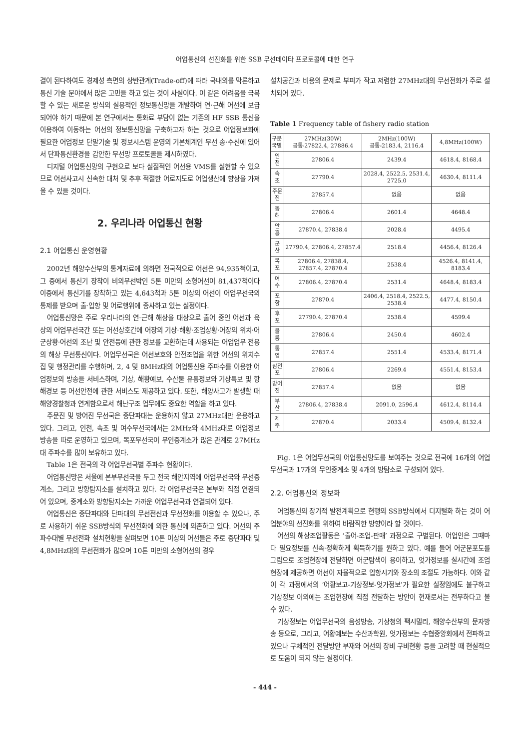어업통신의 선진화를 위한 SSB 무선데이타 프로토콜에 대한 연구
결이 된다하여도 경제성 측면의 상반관계(Trade-off)에 따라 국내외를 막론하고 통신 기술 분야에서 많은 고민을 하고 있는 것이 사실이다. 이 같은 어려움을 극복할 수 있는 새로운 방식의 실용적인 정보통신망을 개발하여 연·근해 어선에 보급되어야 하기 때문에 본 연구에서는 통화료 부담이 없는 기존의 HF SSB 통신을 이용하여 이동하는 어선의 정보통신망을 구축하고자 하는 것으로 어업정보화에 필요한 어업정보 단말기술 및 정보시스템 운영의 기본체계인 무선 송·수신에 있어서 단파통신환경을 감안한 무선망 프로토콜을 제시하였다.
디지털 어업통신망의 구현으로 보다 실질적인 어선용 VMS를 실현할 수 있으므로 어선사고시 신속한 대처 및 추후 적절한 어로지도로 어업생산에 향상을 가져 올 수 있을 것이다.
2. 우리나라 어업통신 현황
2.1 어업통신 운영현황
2002년 해양수산부의 통계자료에 의하면 전국적으로 어선은 94,935척이고, 그 중에서 통신기 장착이 비의무선박인 5톤 미만의 소형어선이 81,437척이다 이중에서 통신기를 장착하고 있는 4,643척과 5톤 이상의 어선이 어업무선국의 통제를 받으며 출·입항 및 어로행위에 종사하고 있는 실정이다.
어업통신망은 주로 우리나라의 연·근해 해상을 대상으로 출어 중인 어선과 육상의 어업무선국간 또는 어선상호간에 어장의 기상·해황·조업상황·어장의 위치·어군상황·어선의 조난 및 안전등에 관한 정보를 교환하는데 사용되는 어업업무 전용의 해상 무선통신이다. 어업무선국은 어선보호와 안전조업을 위한 어선의 위치수집 및 행정관리를 수행하며, 2, 4 및 8MHz대의 어업통신용 주파수를 이용한 어업정보의 방송을 서비스하며, 기상, 해황예보, 수산물 유통정보와 기상특보 및 항해경보 등 어선안전에 관한 서비스도 제공하고 있다. 또한, 해양사고가 발생할 때 해양경찰청과 연계함으로서 해난구조 업무에도 중요한 역할을 하고 있다.
주문진 및 방어진 무선국은 중단파대는 운용하지 않고 27MHz대만 운용하고 있다. 그리고, 인천, 속초 및 여수무선국에서는 2MHz와 4MHz대로 어업정보방송을 따로 운영하고 있으며, 목포무선국이 무인중계소가 많은 관계로 27MHz대 주파수를 많이 보유하고 있다.
Table 1은 전국의 각 어업무선국별 주파수 현황이다.
어업통신망은 서울에 본부무선국을 두고 전국 해안지역에 어업무선국와 무선중계소, 그리고 방향탐지소를 설치하고 있다. 각 어업무선국은 본부와 직접 연결되어 있으며, 중계소와 방향탐지소는 가까운 어업무선국과 연결되어 있다.
어업통신은 중단파대와 단파대의 무선전신과 무선전화를 이용할 수 있으나, 주로 사용하기 쉬운 SSB방식의 무선전화에 의한 통신에 의존하고 있다. 어선의 주파수대별 무선전화 설치현황을 살펴보면 10톤 이상의 어선들은 주로 중단파대 및 4,8MHz대의 무선전화가 많으며 10톤 미만의 소형어선의 경우
설치공간과 비용의 문제로 부피가 작고 저렴한 27MHz대의 무선전화가 주로 설치되어 있다.
Table 1 Frequency table of fishery radio station
| 구분 국별 | 27MHz(30W) 공통-27822.4, 27886.4 | 2MHz(100W) 공통-2183.4, 2116.4 | 4,8MHz(100W) |
| --- | --- | --- | --- |
| 인 천 | 27806.4 | 2439.4 | 4618.4, 8168.4 |
| 속 초 | 27790.4 | 2028.4, 2522.5, 2531.4, 2725.0 | 4630.4, 8111.4 |
| 주문진 | 27857.4 | 없음 | 없음 |
| 동 해 | 27806.4 | 2601.4 | 4648.4 |
| 안 흥 | 27870.4, 27838.4 | 2028.4 | 4495.4 |
| 군 산 | 27790.4, 27806.4, 27857.4 | 2518.4 | 4456.4, 8126.4 |
| 목 포 | 27806.4, 27838.4, 27857.4, 27870.4 | 2538.4 | 4526.4, 8141.4, 8183.4 |
| 여 수 | 27806.4, 27870.4 | 2531.4 | 4648.4, 8183.4 |
| 포 항 | 27870.4 | 2406.4, 2518.4, 2522.5, 2538.4 | 4477.4, 8150.4 |
| 후 포 | 27790.4, 27870.4 | 2538.4 | 4599.4 |
| 울 릉 | 27806.4 | 2450.4 | 4602.4 |
| 통 영 | 27857.4 | 2551.4 | 4533.4, 8171.4 |
| 삼천포 | 27806.4 | 2269.4 | 4551.4, 8153.4 |
| 방어진 | 27857.4 | 없음 | 없음 |
| 부 산 | 27806.4, 27838.4 | 2091.0, 2596.4 | 4612.4, 8114.4 |
| 제 주 | 27870.4 | 2033.4 | 4509.4, 8132.4 |
Fig. 1은 어업무선국의 어업통신망도를 보여주는 것으로 전국에 16개의 어업무선국과 17개의 무인중계소 및 4개의 방탐소로 구성되어 있다.
2.2. 어업통신의 정보화
어업통신의 장기적 발전계획으로 현행의 SSB방식에서 디지털화 하는 것이 어업분야의 선진화를 위하여 바람직한 방향이라 할 것이다.
어선의 해상조업활동은 ‘출어-조업-판매’ 과정으로 구별된다. 어업인은 그때마다 필요정보를 신속·정확하게 획득하기를 원하고 있다. 예를 들어 어군분포도를 그림으로 조업현장에 전달하면 어군탐색이 용이하고, 엇가정보를 실시간에 조업현장에 제공하면 어선이 자율적으로 입항시기와 장소의 조절도 가능하다. 이와 같이 각 과정에서의 ‘어황보고-기상정보-엇가정보’가 필요한 실정임에도 불구하고 기상정보 이외에는 조업현장에 직접 전달하는 방안이 현재로서는 전무하다고 볼 수 있다.
기상정보는 어업무선국의 음성방송, 기상청의 팩시밀리, 해양수산부의 문자방송 등으로, 그리고, 어황예보는 수산과학원, 엇가정보는 수협중앙회에서 전파하고 있으나 구체적인 전달방안 부재와 어선의 장비 구비현황 등을 고려할 때 현실적으로 도움이 되지 않는 실정이다.
- 444 -